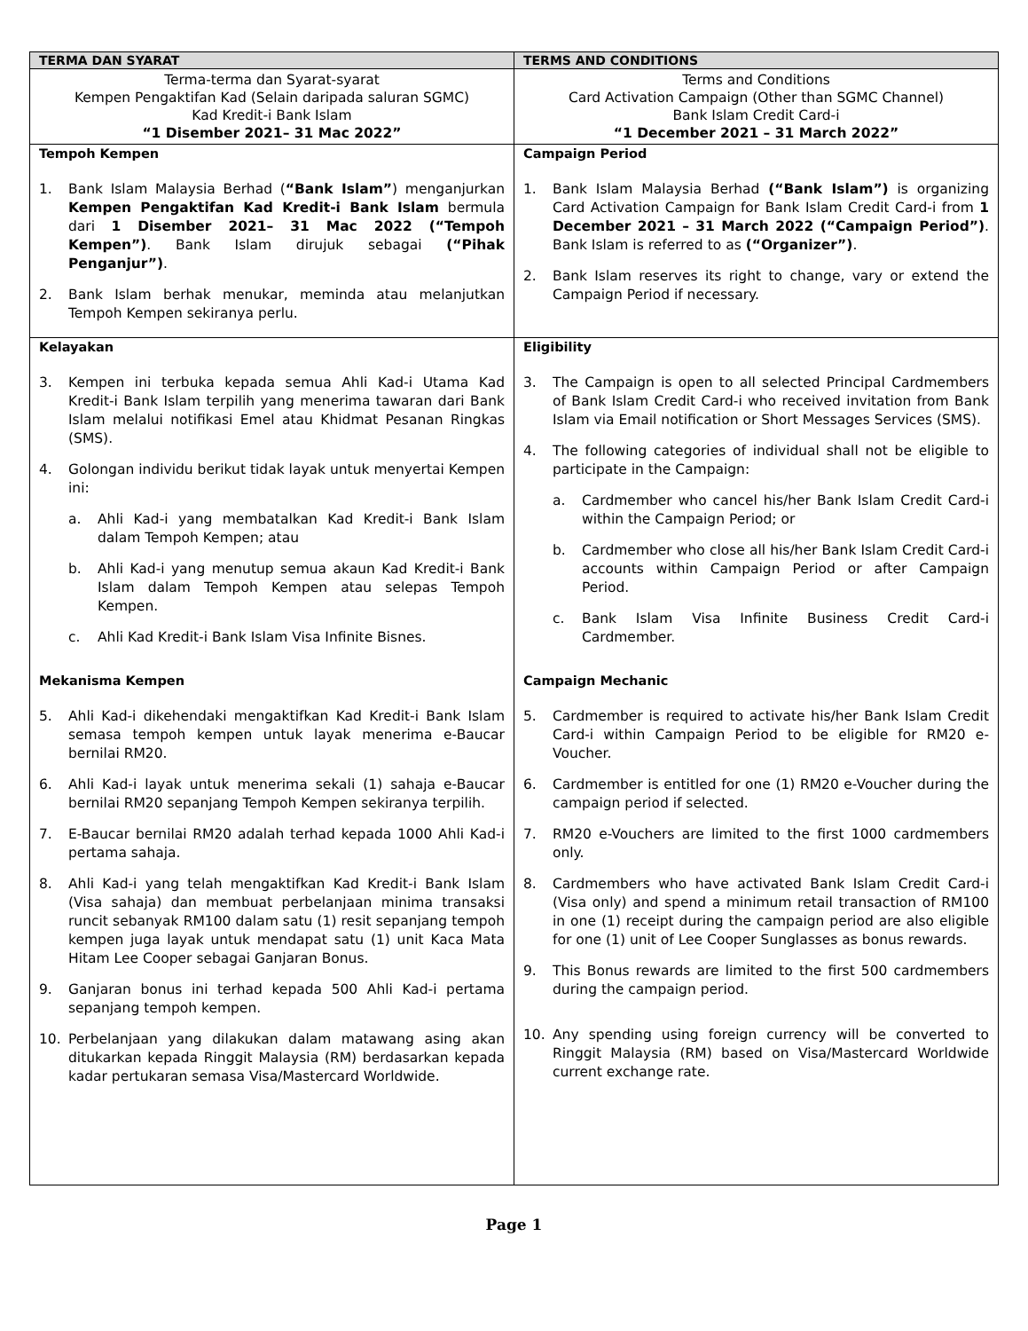| TERMA DAN SYARAT | TERMS AND CONDITIONS |
| --- | --- |
| Terma-terma dan Syarat-syarat Kempen Pengaktifan Kad (Selain daripada saluran SGMC) Kad Kredit-i Bank Islam “1 Disember 2021– 31 Mac 2022” | Terms and Conditions Card Activation Campaign (Other than SGMC Channel) Bank Islam Credit Card-i “1 December 2021 – 31 March 2022” |
| Tempoh Kempen 1. Bank Islam Malaysia Berhad ( “Bank Islam” ) menganjurkan Kempen Pengaktifan Kad Kredit-i Bank Islam bermula dari 1 Disember 2021– 31 Mac 2022 (“Tempoh Kempen”) . Bank Islam dirujuk sebagai (“Pihak Penganjur”) . 2. Bank Islam berhak menukar, meminda atau melanjutkan Tempoh Kempen sekiranya perlu. | Campaign Period 1. Bank Islam Malaysia Berhad (“Bank Islam”) is organizing Card Activation Campaign for Bank Islam Credit Card-i from 1 December 2021 – 31 March 2022 (“Campaign Period”) . Bank Islam is referred to as (“Organizer”) . 2. Bank Islam reserves its right to change, vary or extend the Campaign Period if necessary. |
| Kelayakan 3. Kempen ini terbuka kepada semua Ahli Kad-i Utama Kad Kredit-i Bank Islam terpilih yang menerima tawaran dari Bank Islam melalui notifikasi Emel atau Khidmat Pesanan Ringkas (SMS). 4. Golongan individu berikut tidak layak untuk menyertai Kempen ini: a. Ahli Kad-i yang membatalkan Kad Kredit-i Bank Islam dalam Tempoh Kempen; atau b. Ahli Kad-i yang menutup semua akaun Kad Kredit-i Bank Islam dalam Tempoh Kempen atau selepas Tempoh Kempen. c. Ahli Kad Kredit-i Bank Islam Visa Infinite Bisnes. Mekanisma Kempen 5. Ahli Kad-i dikehendaki mengaktifkan Kad Kredit-i Bank Islam semasa tempoh kempen untuk layak menerima e-Baucar bernilai RM20. 6. Ahli Kad-i layak untuk menerima sekali (1) sahaja e-Baucar bernilai RM20 sepanjang Tempoh Kempen sekiranya terpilih. 7. E-Baucar bernilai RM20 adalah terhad kepada 1000 Ahli Kad-i pertama sahaja. 8. Ahli Kad-i yang telah mengaktifkan Kad Kredit-i Bank Islam (Visa sahaja) dan membuat perbelanjaan minima transaksi runcit sebanyak RM100 dalam satu (1) resit sepanjang tempoh kempen juga layak untuk mendapat satu (1) unit Kaca Mata Hitam Lee Cooper sebagai Ganjaran Bonus. 9. Ganjaran bonus ini terhad kepada 500 Ahli Kad-i pertama sepanjang tempoh kempen. 10. Perbelanjaan yang dilakukan dalam matawang asing akan ditukarkan kepada Ringgit Malaysia (RM) berdasarkan kepada kadar pertukaran semasa Visa/Mastercard Worldwide. | Eligibility 3. The Campaign is open to all selected Principal Cardmembers of Bank Islam Credit Card-i who received invitation from Bank Islam via Email notification or Short Messages Services (SMS). 4. The following categories of individual shall not be eligible to participate in the Campaign: a. Cardmember who cancel his/her Bank Islam Credit Card-i within the Campaign Period; or b. Cardmember who close all his/her Bank Islam Credit Card-i accounts within Campaign Period or after Campaign Period. c. Bank Islam Visa Infinite Business Credit Card-i Cardmember. Campaign Mechanic 5. Cardmember is required to activate his/her Bank Islam Credit Card-i within Campaign Period to be eligible for RM20 e-Voucher. 6. Cardmember is entitled for one (1) RM20 e-Voucher during the campaign period if selected. 7. RM20 e-Vouchers are limited to the first 1000 cardmembers only. 8. Cardmembers who have activated Bank Islam Credit Card-i (Visa only) and spend a minimum retail transaction of RM100 in one (1) receipt during the campaign period are also eligible for one (1) unit of Lee Cooper Sunglasses as bonus rewards. 9. This Bonus rewards are limited to the first 500 cardmembers during the campaign period. 10. Any spending using foreign currency will be converted to Ringgit Malaysia (RM) based on Visa/Mastercard Worldwide current exchange rate. |
Page 1